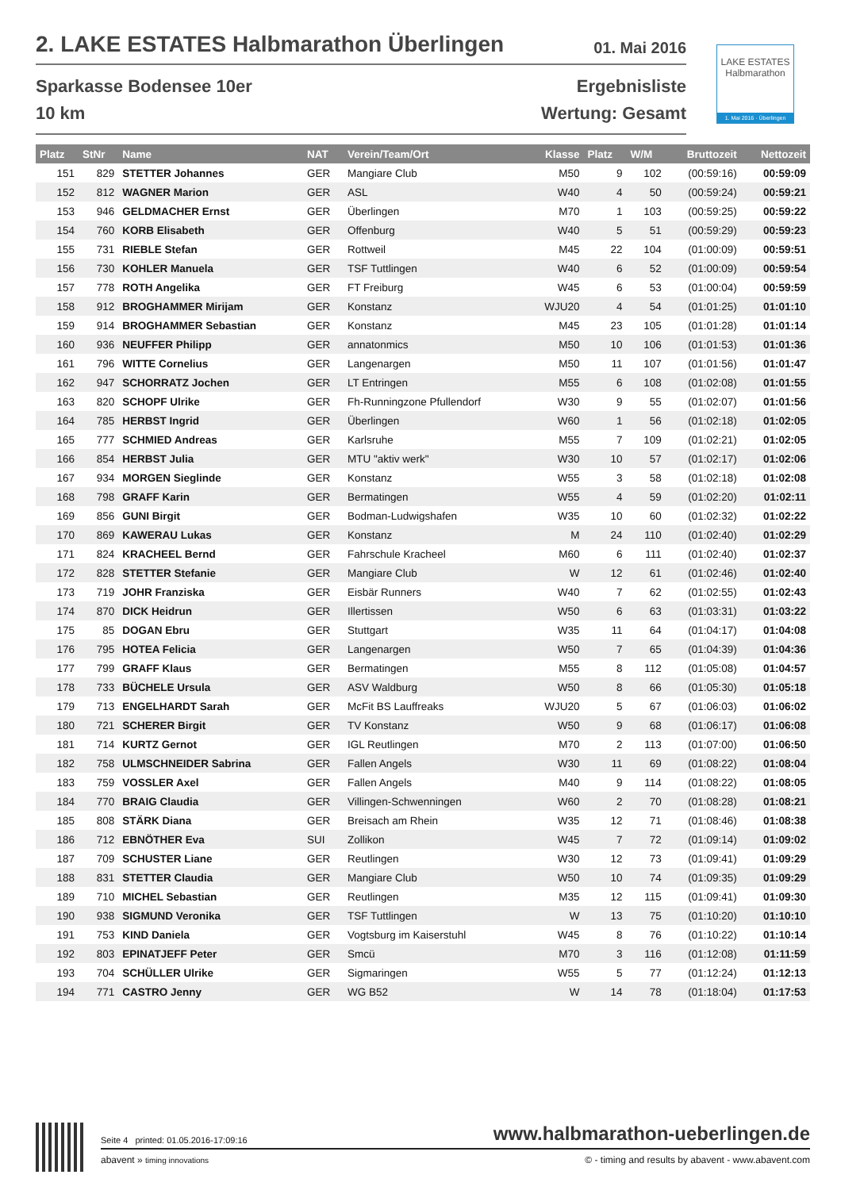2. LAKE ESTATES Halbmarathon Überlingen 01. Mai 2016
Sparkasse Bodensee 10er
10 km
Ergebnisliste
Wertung: Gesamt
LAKE ESTATES
Halbmarathon
1. Mai 2016 · Überlingen
| Platz | StNr | Name | NAT | Verein/Team/Ort | Klasse | Platz | W/M | Bruttozeit | Nettozeit |
| --- | --- | --- | --- | --- | --- | --- | --- | --- | --- |
| 151 | 829 | STETTER Johannes | GER | Mangiare Club | M50 | 9 | 102 | (00:59:16) | 00:59:09 |
| 152 | 812 | WAGNER Marion | GER | ASL | W40 | 4 | 50 | (00:59:24) | 00:59:21 |
| 153 | 946 | GELDMACHER Ernst | GER | Überlingen | M70 | 1 | 103 | (00:59:25) | 00:59:22 |
| 154 | 760 | KORB Elisabeth | GER | Offenburg | W40 | 5 | 51 | (00:59:29) | 00:59:23 |
| 155 | 731 | RIEBLE Stefan | GER | Rottweil | M45 | 22 | 104 | (01:00:09) | 00:59:51 |
| 156 | 730 | KOHLER Manuela | GER | TSF Tuttlingen | W40 | 6 | 52 | (01:00:09) | 00:59:54 |
| 157 | 778 | ROTH Angelika | GER | FT Freiburg | W45 | 6 | 53 | (01:00:04) | 00:59:59 |
| 158 | 912 | BROGHAMMER Mirijam | GER | Konstanz | WJU20 | 4 | 54 | (01:01:25) | 01:01:10 |
| 159 | 914 | BROGHAMMER Sebastian | GER | Konstanz | M45 | 23 | 105 | (01:01:28) | 01:01:14 |
| 160 | 936 | NEUFFER Philipp | GER | annatonmics | M50 | 10 | 106 | (01:01:53) | 01:01:36 |
| 161 | 796 | WITTE Cornelius | GER | Langenargen | M50 | 11 | 107 | (01:01:56) | 01:01:47 |
| 162 | 947 | SCHORRATZ Jochen | GER | LT Entringen | M55 | 6 | 108 | (01:02:08) | 01:01:55 |
| 163 | 820 | SCHOPF Ulrike | GER | Fh-Runningzone Pfullendorf | W30 | 9 | 55 | (01:02:07) | 01:01:56 |
| 164 | 785 | HERBST Ingrid | GER | Überlingen | W60 | 1 | 56 | (01:02:18) | 01:02:05 |
| 165 | 777 | SCHMIED Andreas | GER | Karlsruhe | M55 | 7 | 109 | (01:02:21) | 01:02:05 |
| 166 | 854 | HERBST Julia | GER | MTU "aktiv werk" | W30 | 10 | 57 | (01:02:17) | 01:02:06 |
| 167 | 934 | MORGEN Sieglinde | GER | Konstanz | W55 | 3 | 58 | (01:02:18) | 01:02:08 |
| 168 | 798 | GRAFF Karin | GER | Bermatingen | W55 | 4 | 59 | (01:02:20) | 01:02:11 |
| 169 | 856 | GUNI Birgit | GER | Bodman-Ludwigshafen | W35 | 10 | 60 | (01:02:32) | 01:02:22 |
| 170 | 869 | KAWERAU Lukas | GER | Konstanz | M | 24 | 110 | (01:02:40) | 01:02:29 |
| 171 | 824 | KRACHEEL Bernd | GER | Fahrschule Kracheel | M60 | 6 | 111 | (01:02:40) | 01:02:37 |
| 172 | 828 | STETTER Stefanie | GER | Mangiare Club | W | 12 | 61 | (01:02:46) | 01:02:40 |
| 173 | 719 | JOHR Franziska | GER | Eisbär Runners | W40 | 7 | 62 | (01:02:55) | 01:02:43 |
| 174 | 870 | DICK Heidrun | GER | Illertissen | W50 | 6 | 63 | (01:03:31) | 01:03:22 |
| 175 | 85 | DOGAN Ebru | GER | Stuttgart | W35 | 11 | 64 | (01:04:17) | 01:04:08 |
| 176 | 795 | HOTEA Felicia | GER | Langenargen | W50 | 7 | 65 | (01:04:39) | 01:04:36 |
| 177 | 799 | GRAFF Klaus | GER | Bermatingen | M55 | 8 | 112 | (01:05:08) | 01:04:57 |
| 178 | 733 | BÜCHELE Ursula | GER | ASV Waldburg | W50 | 8 | 66 | (01:05:30) | 01:05:18 |
| 179 | 713 | ENGELHARDT Sarah | GER | McFit BS Lauffreaks | WJU20 | 5 | 67 | (01:06:03) | 01:06:02 |
| 180 | 721 | SCHERER Birgit | GER | TV Konstanz | W50 | 9 | 68 | (01:06:17) | 01:06:08 |
| 181 | 714 | KURTZ Gernot | GER | IGL Reutlingen | M70 | 2 | 113 | (01:07:00) | 01:06:50 |
| 182 | 758 | ULMSCHNEIDER Sabrina | GER | Fallen Angels | W30 | 11 | 69 | (01:08:22) | 01:08:04 |
| 183 | 759 | VOSSLER Axel | GER | Fallen Angels | M40 | 9 | 114 | (01:08:22) | 01:08:05 |
| 184 | 770 | BRAIG Claudia | GER | Villingen-Schwenningen | W60 | 2 | 70 | (01:08:28) | 01:08:21 |
| 185 | 808 | STÄRK Diana | GER | Breisach am Rhein | W35 | 12 | 71 | (01:08:46) | 01:08:38 |
| 186 | 712 | EBNÖTHER Eva | SUI | Zollikon | W45 | 7 | 72 | (01:09:14) | 01:09:02 |
| 187 | 709 | SCHUSTER Liane | GER | Reutlingen | W30 | 12 | 73 | (01:09:41) | 01:09:29 |
| 188 | 831 | STETTER Claudia | GER | Mangiare Club | W50 | 10 | 74 | (01:09:35) | 01:09:29 |
| 189 | 710 | MICHEL Sebastian | GER | Reutlingen | M35 | 12 | 115 | (01:09:41) | 01:09:30 |
| 190 | 938 | SIGMUND Veronika | GER | TSF Tuttlingen | W | 13 | 75 | (01:10:20) | 01:10:10 |
| 191 | 753 | KIND Daniela | GER | Vogtsburg im Kaiserstuhl | W45 | 8 | 76 | (01:10:22) | 01:10:14 |
| 192 | 803 | EPINATJEFF Peter | GER | Smcü | M70 | 3 | 116 | (01:12:08) | 01:11:59 |
| 193 | 704 | SCHÜLLER Ulrike | GER | Sigmaringen | W55 | 5 | 77 | (01:12:24) | 01:12:13 |
| 194 | 771 | CASTRO Jenny | GER | WG B52 | W | 14 | 78 | (01:18:04) | 01:17:53 |
Seite 4 printed: 01.05.2016-17:09:16 www.halbmarathon-ueberlingen.de
abavent » timing innovations © - timing and results by abavent - www.abavent.com